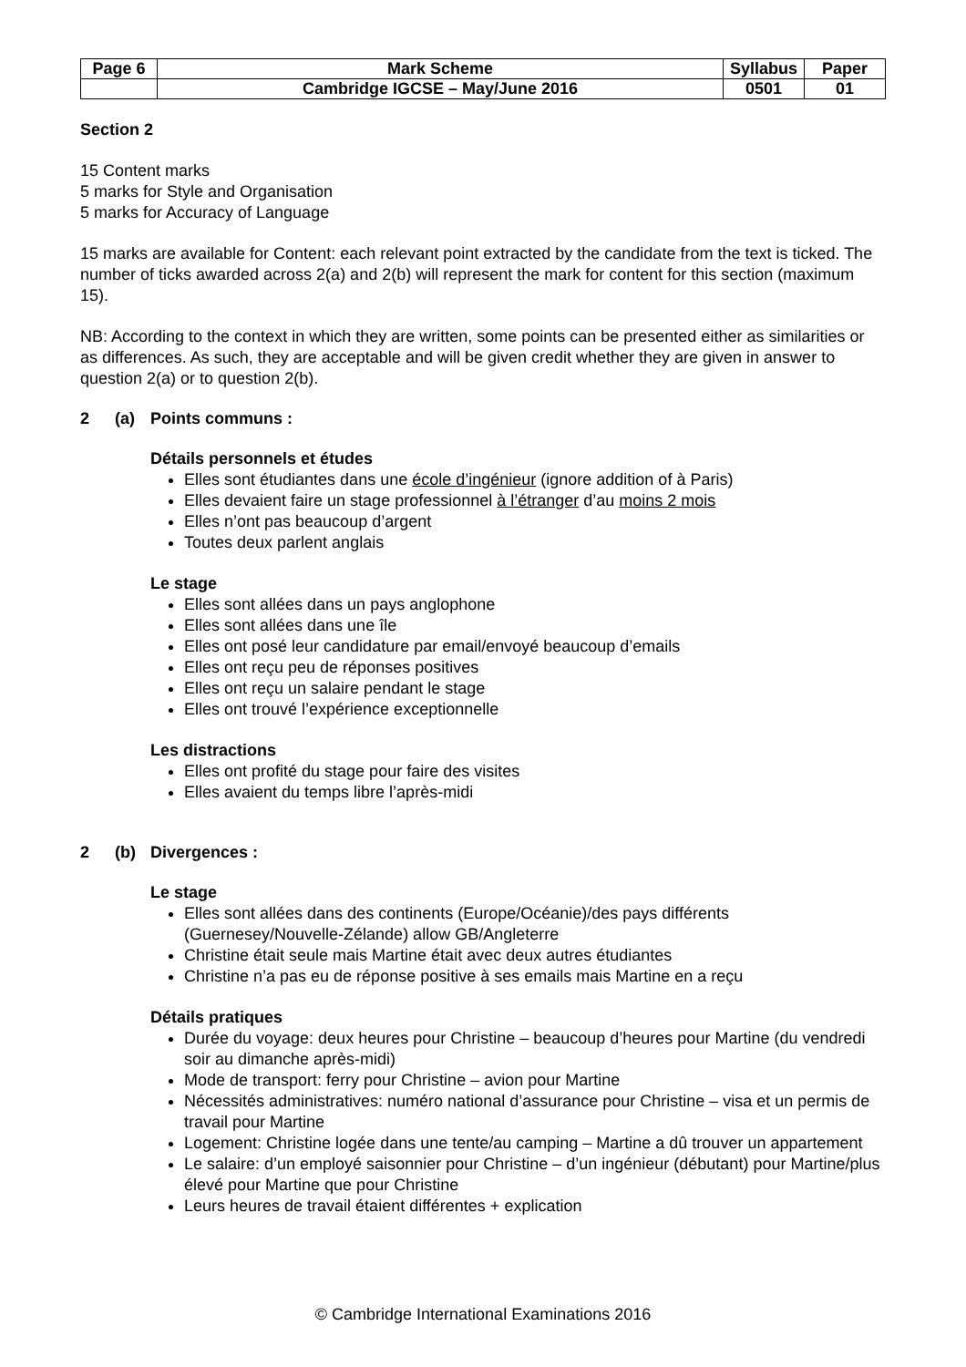| Page 6 | Mark Scheme | Syllabus | Paper |
| | Cambridge IGCSE – May/June 2016 | 0501 | 01 |
Section 2
15 Content marks
5 marks for Style and Organisation
5 marks for Accuracy of Language
15 marks are available for Content: each relevant point extracted by the candidate from the text is ticked. The number of ticks awarded across 2(a) and 2(b) will represent the mark for content for this section (maximum 15).
NB: According to the context in which they are written, some points can be presented either as similarities or as differences. As such, they are acceptable and will be given credit whether they are given in answer to question 2(a) or to question 2(b).
2 (a) Points communs :
Détails personnels et études
Elles sont étudiantes dans une école d’ingénieur (ignore addition of à Paris)
Elles devaient faire un stage professionnel à l’étranger d’au moins 2 mois
Elles n’ont pas beaucoup d’argent
Toutes deux parlent anglais
Le stage
Elles sont allées dans un pays anglophone
Elles sont allées dans une île
Elles ont posé leur candidature par email/envoyé beaucoup d’emails
Elles ont reçu peu de réponses positives
Elles ont reçu un salaire pendant le stage
Elles ont trouvé l’expérience exceptionnelle
Les distractions
Elles ont profité du stage pour faire des visites
Elles avaient du temps libre l’après-midi
2 (b) Divergences :
Le stage
Elles sont allées dans des continents (Europe/Océanie)/des pays différents (Guernesey/Nouvelle-Zélande) allow GB/Angleterre
Christine était seule mais Martine était avec deux autres étudiantes
Christine n’a pas eu de réponse positive à ses emails mais Martine en a reçu
Détails pratiques
Durée du voyage: deux heures pour Christine – beaucoup d’heures pour Martine (du vendredi soir au dimanche après-midi)
Mode de transport: ferry pour Christine – avion pour Martine
Nécessités administratives: numéro national d’assurance pour Christine – visa et un permis de travail pour Martine
Logement: Christine logée dans une tente/au camping – Martine a dû trouver un appartement
Le salaire: d’un employé saisonnier pour Christine – d’un ingénieur (débutant) pour Martine/plus élevé pour Martine que pour Christine
Leurs heures de travail étaient différentes + explication
© Cambridge International Examinations 2016